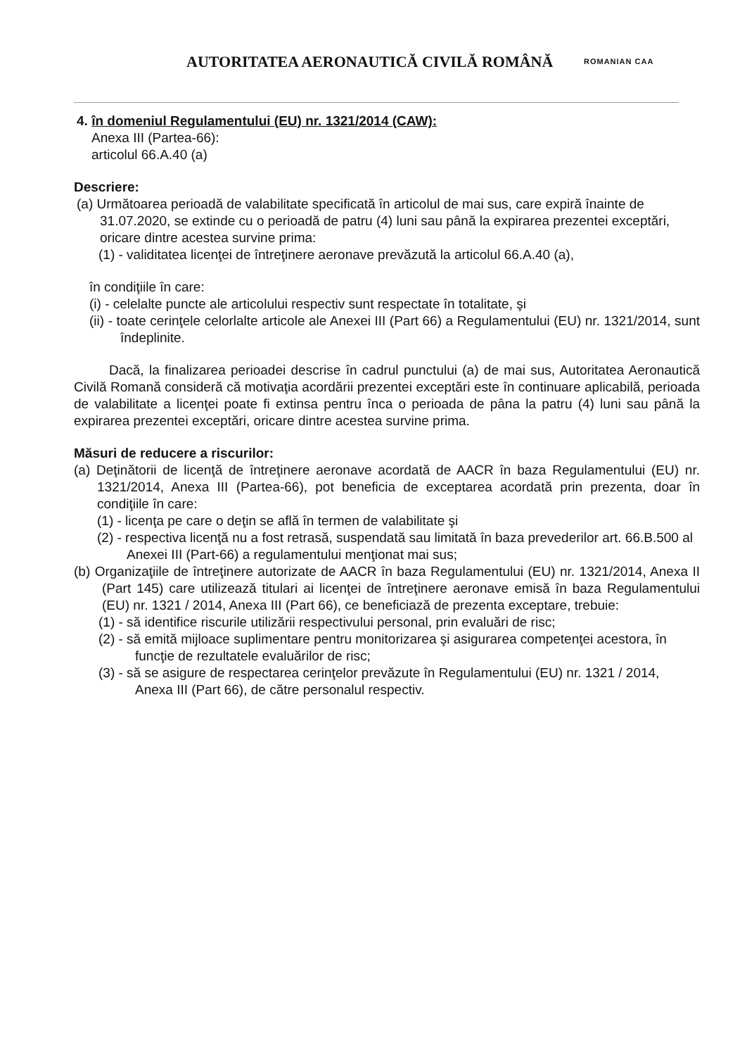AUTORITATEA AERONAUTICĂ CIVILĂ ROMÂNĂ
ROMANIAN CAA
4. în domeniul Regulamentului (EU) nr. 1321/2014 (CAW):
Anexa III (Partea-66):
articolul 66.A.40 (a)
Descriere:
(a) Următoarea perioadă de valabilitate specificată în articolul de mai sus, care expiră înainte de 31.07.2020, se extinde cu o perioadă de patru (4) luni sau până la expirarea prezentei exceptări, oricare dintre acestea survine prima:
(1) - validitatea licenţei de întreţinere aeronave prevăzută la articolul 66.A.40 (a),
în condiţiile în care:
(i) - celelalte puncte ale articolului respectiv sunt respectate în totalitate, şi
(ii) - toate cerinţele celorlalte articole ale Anexei III (Part 66) a Regulamentului (EU) nr. 1321/2014, sunt îndeplinite.
Dacă, la finalizarea perioadei descrise în cadrul punctului (a) de mai sus, Autoritatea Aeronautică Civilă Romană consideră că motivaţia acordării prezentei exceptări este în continuare aplicabilă, perioada de valabilitate a licenţei poate fi extinsa pentru înca o perioada de pâna la patru (4) luni sau până la expirarea prezentei exceptări, oricare dintre acestea survine prima.
Măsuri de reducere a riscurilor:
(a) Deţinătorii de licenţă de întreţinere aeronave acordată de AACR în baza Regulamentului (EU) nr. 1321/2014, Anexa III (Partea-66), pot beneficia de exceptarea acordată prin prezenta, doar în condiţiile în care:
(1) - licenţa pe care o deţin se află în termen de valabilitate şi
(2) - respectiva licenţă nu a fost retrasă, suspendată sau limitată în baza prevederilor art. 66.B.500 al Anexei III (Part-66) a regulamentului menţionat mai sus;
(b) Organizaţiile de întreţinere autorizate de AACR în baza Regulamentului (EU) nr. 1321/2014, Anexa II (Part 145) care utilizează titulari ai licenţei de întreţinere aeronave emisă în baza Regulamentului (EU) nr. 1321 / 2014, Anexa III (Part 66), ce beneficiază de prezenta exceptare, trebuie:
(1) - să identifice riscurile utilizării respectivului personal, prin evaluări de risc;
(2) - să emită mijloace suplimentare pentru monitorizarea şi asigurarea competenţei acestora, în funcţie de rezultatele evaluărilor de risc;
(3) - să se asigure de respectarea cerinţelor prevăzute în Regulamentului (EU) nr. 1321 / 2014, Anexa III (Part 66), de către personalul respectiv.